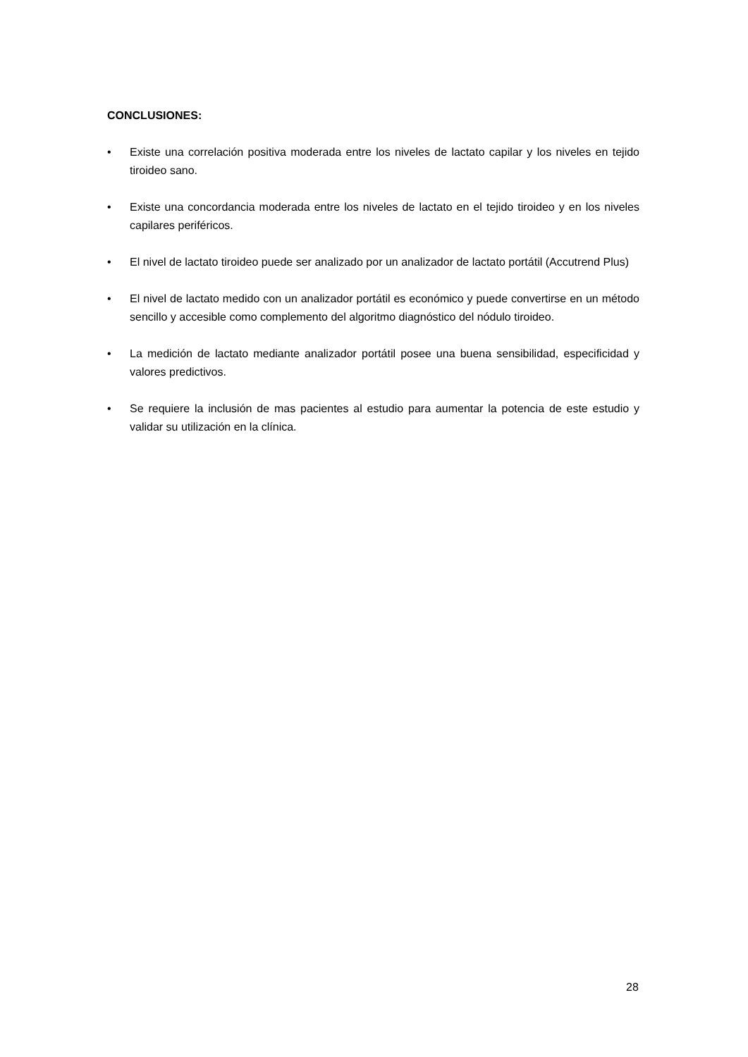CONCLUSIONES:
• Existe una correlación positiva moderada entre los niveles de lactato capilar y los niveles en tejido tiroideo sano.
• Existe una concordancia moderada entre los niveles de lactato en el tejido tiroideo y en los niveles capilares periféricos.
• El nivel de lactato tiroideo puede ser analizado por un analizador de lactato portátil (Accutrend Plus)
• El nivel de lactato medido con un analizador portátil es económico y puede convertirse en un método sencillo y accesible como complemento del algoritmo diagnóstico del nódulo tiroideo.
• La medición de lactato mediante analizador portátil posee una buena sensibilidad, especificidad y valores predictivos.
• Se requiere la inclusión de mas pacientes al estudio para aumentar la potencia de este estudio y validar su utilización en la clínica.
28